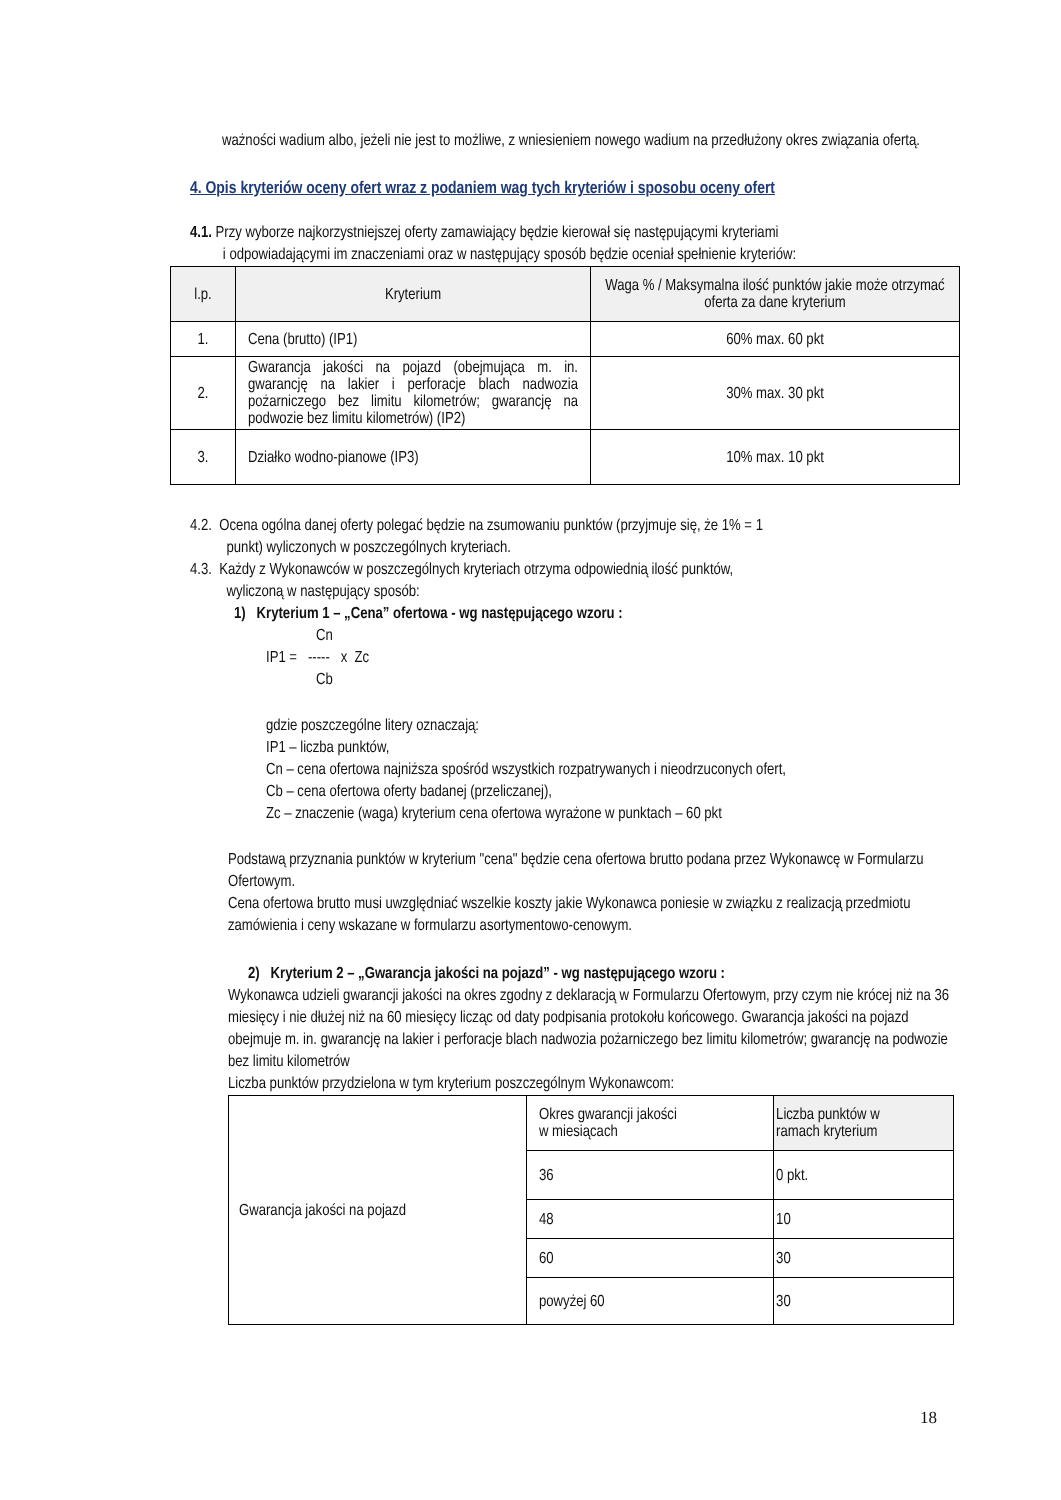ważności wadium albo, jeżeli nie jest to możliwe, z wniesieniem nowego wadium na przedłużony okres związania ofertą.
4. Opis kryteriów oceny ofert wraz z podaniem wag tych kryteriów i sposobu oceny ofert
4.1. Przy wyborze najkorzystniejszej oferty zamawiający będzie kierował się następującymi kryteriami
i odpowiadającymi im znaczeniami oraz w następujący sposób będzie oceniał spełnienie kryteriów:
| l.p. | Kryterium | Waga % / Maksymalna ilość punktów jakie może otrzymać oferta za dane kryterium |
| --- | --- | --- |
| 1. | Cena (brutto) (IP1) | 60% max. 60 pkt |
| 2. | Gwarancja jakości na pojazd (obejmująca m. in. gwarancję na lakier i perforacje blach nadwozia pożarniczego bez limitu kilometrów; gwarancję na podwozie bez limitu kilometrów) (IP2) | 30% max. 30 pkt |
| 3. | Działko wodno-pianowe (IP3) | 10% max. 10 pkt |
4.2. Ocena ogólna danej oferty polegać będzie na zsumowaniu punktów (przyjmuje się, że 1% = 1
punkt) wyliczonych w poszczególnych kryteriach.
4.3. Każdy z Wykonawców w poszczególnych kryteriach otrzyma odpowiednią ilość punktów,
wyliczoną w następujący sposób:
1) Kryterium 1 – „Cena” ofertowa - wg następującego wzoru :
Cn
IP1 = ----- x Zc
Cb
gdzie poszczególne litery oznaczają:
IP1 – liczba punktów,
Cn – cena ofertowa najniższa spośród wszystkich rozpatrywanych i nieodrzuconych ofert,
Cb – cena ofertowa oferty badanej (przeliczanej),
Zc – znaczenie (waga) kryterium cena ofertowa wyrażone w punktach – 60 pkt
Podstawą przyznania punktów w kryterium "cena" będzie cena ofertowa brutto podana przez Wykonawcę w Formularzu Ofertowym.
Cena ofertowa brutto musi uwzględniać wszelkie koszty jakie Wykonawca poniesie w związku z realizacją przedmiotu zamówienia i ceny wskazane w formularzu asortymentowo-cenowym.
2) Kryterium 2 – „Gwarancja jakości na pojazd” - wg następującego wzoru :
Wykonawca udzieli gwarancji jakości na okres zgodny z deklaracją w Formularzu Ofertowym, przy czym nie krócej niż na 36 miesięcy i nie dłużej niż na 60 miesięcy licząc od daty podpisania protokołu końcowego. Gwarancja jakości na pojazd obejmuje m. in. gwarancję na lakier i perforacje blach nadwozia pożarniczego bez limitu kilometrów; gwarancję na podwozie bez limitu kilometrów
Liczba punktów przydzielona w tym kryterium poszczególnym Wykonawcom:
| Gwarancja jakości na pojazd | Okres gwarancji jakości w miesiącach | Liczba punktów w ramach kryterium |
| | 36 | 0 pkt. |
| | 48 | 10 |
| | 60 | 30 |
| | powyżej 60 | 30 |
18